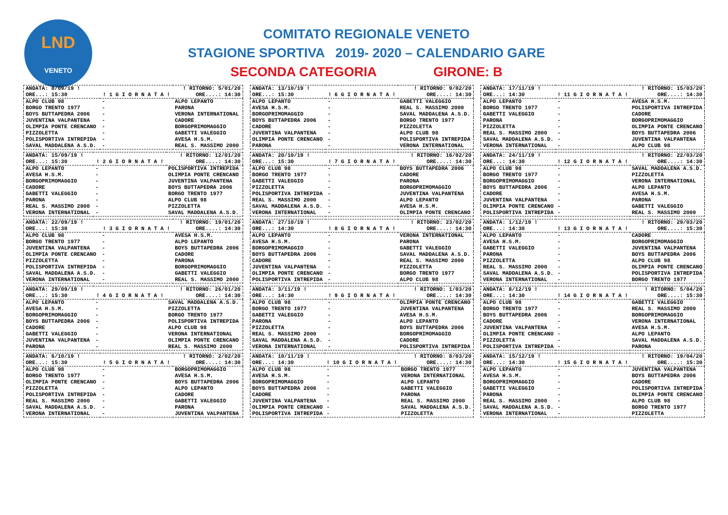LND
VENETO
COMITATO REGIONALE VENETO
STAGIONE SPORTIVA 2019- 2020 – CALENDARIO GARE
SECONDA CATEGORIA GIRONE: B
| ANDATA: 8/09/19 ! | | ! RITORNO: 5/01/20 |
| --- | --- | --- |
| ORE...: 15:30 | ! 1 G I O R N A T A ! | ORE....: 14:30 |
| ALPO CLUB 98 | - | ALPO LEPANTO |
| BORGO TRENTO 1977 | - | PARONA |
| BOYS BUTTAPEDRA 2006 | - | VERONA INTERNATIONAL |
| JUVENTINA VALPANTENA | - | CADORE |
| OLIMPIA PONTE CRENCANO | - | BORGOPRIMOMAGGIO |
| PIZZOLETTA | - | GABETTI VALEGGIO |
| POLISPORTIVA INTREPIDA | - | AVESA H.S.M. |
| SAVAL MADDALENA A.S.D. | - | REAL S. MASSIMO 2000 |
| ANDATA: 15/09/19 ! | | ! RITORNO: 12/01/20 |
| --- | --- | --- |
| ORE...: 15:30 | ! 2 G I O R N A T A ! | ORE....: 14:30 |
| ALPO LEPANTO | - | POLISPORTIVA INTREPIDA |
| AVESA H.S.M. | - | OLIMPIA PONTE CRENCANO |
| BORGOPRIMOMAGGIO | - | JUVENTINA VALPANTENA |
| CADORE | - | BOYS BUTTAPEDRA 2006 |
| GABETTI VALEGGIO | - | BORGO TRENTO 1977 |
| PARONA | - | ALPO CLUB 98 |
| REAL S. MASSIMO 2000 | - | PIZZOLETTA |
| VERONA INTERNATIONAL | - | SAVAL MADDALENA A.S.D. |
| ANDATA: 22/09/19 ! | | ! RITORNO: 19/01/20 |
| --- | --- | --- |
| ORE...: 15:30 | ! 3 G I O R N A T A ! | ORE....: 14:30 |
| ALPO CLUB 98 | - | AVESA H.S.M. |
| BORGO TRENTO 1977 | - | ALPO LEPANTO |
| JUVENTINA VALPANTENA | - | BOYS BUTTAPEDRA 2006 |
| OLIMPIA PONTE CRENCANO | - | CADORE |
| PIZZOLETTA | - | PARONA |
| POLISPORTIVA INTREPIDA | - | BORGOPRIMOMAGGIO |
| SAVAL MADDALENA A.S.D. | - | GABETTI VALEGGIO |
| VERONA INTERNATIONAL | - | REAL S. MASSIMO 2000 |
| ANDATA: 29/09/19 ! | | ! RITORNO: 26/01/20 |
| --- | --- | --- |
| ORE...: 15:30 | ! 4 G I O R N A T A ! | ORE....: 14:30 |
| ALPO LEPANTO | - | SAVAL MADDALENA A.S.D. |
| AVESA H.S.M. | - | PIZZOLETTA |
| BORGOPRIMOMAGGIO | - | BORGO TRENTO 1977 |
| BOYS BUTTAPEDRA 2006 | - | POLISPORTIVA INTREPIDA |
| CADORE | - | ALPO CLUB 98 |
| GABETTI VALEGGIO | - | VERONA INTERNATIONAL |
| JUVENTINA VALPANTENA | - | OLIMPIA PONTE CRENCANO |
| PARONA | - | REAL S. MASSIMO 2000 |
| ANDATA: 6/10/19 ! | | ! RITORNO: 2/02/20 |
| --- | --- | --- |
| ORE...: 15:30 | ! 5 G I O R N A T A ! | ORE....: 14:30 |
| ALPO CLUB 98 | - | BORGOPRIMOMAGGIO |
| BORGO TRENTO 1977 | - | AVESA H.S.M. |
| OLIMPIA PONTE CRENCANO | - | BOYS BUTTAPEDRA 2006 |
| PIZZOLETTA | - | ALPO LEPANTO |
| POLISPORTIVA INTREPIDA | - | CADORE |
| REAL S. MASSIMO 2000 | - | GABETTI VALEGGIO |
| SAVAL MADDALENA A.S.D. | - | PARONA |
| VERONA INTERNATIONAL | - | JUVENTINA VALPANTENA |
| ANDATA: 13/10/19 ! | | ! RITORNO: 9/02/20 |
| --- | --- | --- |
| ORE...: 15:30 | ! 6 G I O R N A T A ! | ORE....: 14:30 |
| ALPO LEPANTO | - | GABETTI VALEGGIO |
| AVESA H.S.M. | - | REAL S. MASSIMO 2000 |
| BORGOPRIMOMAGGIO | - | SAVAL MADDALENA A.S.D. |
| BOYS BUTTAPEDRA 2006 | - | BORGO TRENTO 1977 |
| CADORE | - | PIZZOLETTA |
| JUVENTINA VALPANTENA | - | ALPO CLUB 98 |
| OLIMPIA PONTE CRENCANO | - | POLISPORTIVA INTREPIDA |
| PARONA | - | VERONA INTERNATIONAL |
| ANDATA: 20/10/19 ! | | ! RITORNO: 16/02/20 |
| --- | --- | --- |
| ORE...: 15:30 | ! 7 G I O R N A T A ! | ORE....: 14:30 |
| ALPO CLUB 98 | - | BOYS BUTTAPEDRA 2006 |
| BORGO TRENTO 1977 | - | CADORE |
| GABETTI VALEGGIO | - | PARONA |
| PIZZOLETTA | - | BORGOPRIMOMAGGIO |
| POLISPORTIVA INTREPIDA | - | JUVENTINA VALPANTENA |
| REAL S. MASSIMO 2000 | - | ALPO LEPANTO |
| SAVAL MADDALENA A.S.D. | - | AVESA H.S.M. |
| VERONA INTERNATIONAL | - | OLIMPIA PONTE CRENCANO |
| ANDATA: 27/10/19 ! | | ! RITORNO: 23/02/20 |
| --- | --- | --- |
| ORE...: 14:30 | ! 8 G I O R N A T A ! | ORE....: 14:30 |
| ALPO LEPANTO | - | VERONA INTERNATIONAL |
| AVESA H.S.M. | - | PARONA |
| BORGOPRIMOMAGGIO | - | GABETTI VALEGGIO |
| BOYS BUTTAPEDRA 2006 | - | SAVAL MADDALENA A.S.D. |
| CADORE | - | REAL S. MASSIMO 2000 |
| JUVENTINA VALPANTENA | - | PIZZOLETTA |
| OLIMPIA PONTE CRENCANO | - | BORGO TRENTO 1977 |
| POLISPORTIVA INTREPIDA | - | ALPO CLUB 98 |
| ANDATA: 3/11/19 ! | | ! RITORNO: 1/03/20 |
| --- | --- | --- |
| ORE...: 14:30 | ! 9 G I O R N A T A ! | ORE....: 14:30 |
| ALPO CLUB 98 | - | OLIMPIA PONTE CRENCANO |
| BORGO TRENTO 1977 | - | JUVENTINA VALPANTENA |
| GABETTI VALEGGIO | - | AVESA H.S.M. |
| PARONA | - | ALPO LEPANTO |
| PIZZOLETTA | - | BOYS BUTTAPEDRA 2006 |
| REAL S. MASSIMO 2000 | - | BORGOPRIMOMAGGIO |
| SAVAL MADDALENA A.S.D. | - | CADORE |
| VERONA INTERNATIONAL | - | POLISPORTIVA INTREPIDA |
| ANDATA: 10/11/19 ! | | ! RITORNO: 8/03/20 |
| --- | --- | --- |
| ORE...: 14:30 | ! 10 G I O R N A T A ! | ORE....: 14:30 |
| ALPO CLUB 98 | - | BORGO TRENTO 1977 |
| AVESA H.S.M. | - | VERONA INTERNATIONAL |
| BORGOPRIMOMAGGIO | - | ALPO LEPANTO |
| BOYS BUTTAPEDRA 2006 | - | GABETTI VALEGGIO |
| CADORE | - | PARONA |
| JUVENTINA VALPANTENA | - | REAL S. MASSIMO 2000 |
| OLIMPIA PONTE CRENCANO | - | SAVAL MADDALENA A.S.D. |
| POLISPORTIVA INTREPIDA | - | PIZZOLETTA |
| ANDATA: 17/11/19 ! | | ! RITORNO: 15/03/20 |
| --- | --- | --- |
| ORE...: 14:30 | ! 11 G I O R N A T A ! | ORE....: 14:30 |
| ALPO LEPANTO | - | AVESA H.S.M. |
| BORGO TRENTO 1977 | - | POLISPORTIVA INTREPIDA |
| GABETTI VALEGGIO | - | CADORE |
| PARONA | - | BORGOPRIMOMAGGIO |
| PIZZOLETTA | - | OLIMPIA PONTE CRENCANO |
| REAL S. MASSIMO 2000 | - | BOYS BUTTAPEDRA 2006 |
| SAVAL MADDALENA A.S.D. | - | JUVENTINA VALPANTENA |
| VERONA INTERNATIONAL | - | ALPO CLUB 98 |
| ANDATA: 24/11/19 ! | | ! RITORNO: 22/03/20 |
| --- | --- | --- |
| ORE...: 14:30 | ! 12 G I O R N A T A ! | ORE....: 14:30 |
| ALPO CLUB 98 | - | SAVAL MADDALENA A.S.D. |
| BORGO TRENTO 1977 | - | PIZZOLETTA |
| BORGOPRIMOMAGGIO | - | VERONA INTERNATIONAL |
| BOYS BUTTAPEDRA 2006 | - | ALPO LEPANTO |
| CADORE | - | AVESA H.S.M. |
| JUVENTINA VALPANTENA | - | PARONA |
| OLIMPIA PONTE CRENCANO | - | GABETTI VALEGGIO |
| POLISPORTIVA INTREPIDA | - | REAL S. MASSIMO 2000 |
| ANDATA: 1/12/19 ! | | ! RITORNO: 29/03/20 |
| --- | --- | --- |
| ORE...: 14:30 | ! 13 G I O R N A T A ! | ORE....: 15:30 |
| ALPO LEPANTO | - | CADORE |
| AVESA H.S.M. | - | BORGOPRIMOMAGGIO |
| GABETTI VALEGGIO | - | JUVENTINA VALPANTENA |
| PARONA | - | BOYS BUTTAPEDRA 2006 |
| PIZZOLETTA | - | ALPO CLUB 98 |
| REAL S. MASSIMO 2000 | - | OLIMPIA PONTE CRENCANO |
| SAVAL MADDALENA A.S.D. | - | POLISPORTIVA INTREPIDA |
| VERONA INTERNATIONAL | - | BORGO TRENTO 1977 |
| ANDATA: 8/12/19 ! | | ! RITORNO: 5/04/20 |
| --- | --- | --- |
| ORE...: 14:30 | ! 14 G I O R N A T A ! | ORE....: 15:30 |
| ALPO CLUB 98 | - | GABETTI VALEGGIO |
| BORGO TRENTO 1977 | - | REAL S. MASSIMO 2000 |
| BOYS BUTTAPEDRA 2006 | - | BORGOPRIMOMAGGIO |
| CADORE | - | VERONA INTERNATIONAL |
| JUVENTINA VALPANTENA | - | AVESA H.S.M. |
| OLIMPIA PONTE CRENCANO | - | ALPO LEPANTO |
| PIZZOLETTA | - | SAVAL MADDALENA A.S.D. |
| POLISPORTIVA INTREPIDA | - | PARONA |
| ANDATA: 15/12/19 ! | | ! RITORNO: 19/04/20 |
| --- | --- | --- |
| ORE...: 14:30 | ! 15 G I O R N A T A ! | ORE....: 15:30 |
| ALPO LEPANTO | - | JUVENTINA VALPANTENA |
| AVESA H.S.M. | - | BOYS BUTTAPEDRA 2006 |
| BORGOPRIMOMAGGIO | - | CADORE |
| GABETTI VALEGGIO | - | POLISPORTIVA INTREPIDA |
| PARONA | - | OLIMPIA PONTE CRENCANO |
| REAL S. MASSIMO 2000 | - | ALPO CLUB 98 |
| SAVAL MADDALENA A.S.D. | - | BORGO TRENTO 1977 |
| VERONA INTERNATIONAL | - | PIZZOLETTA |